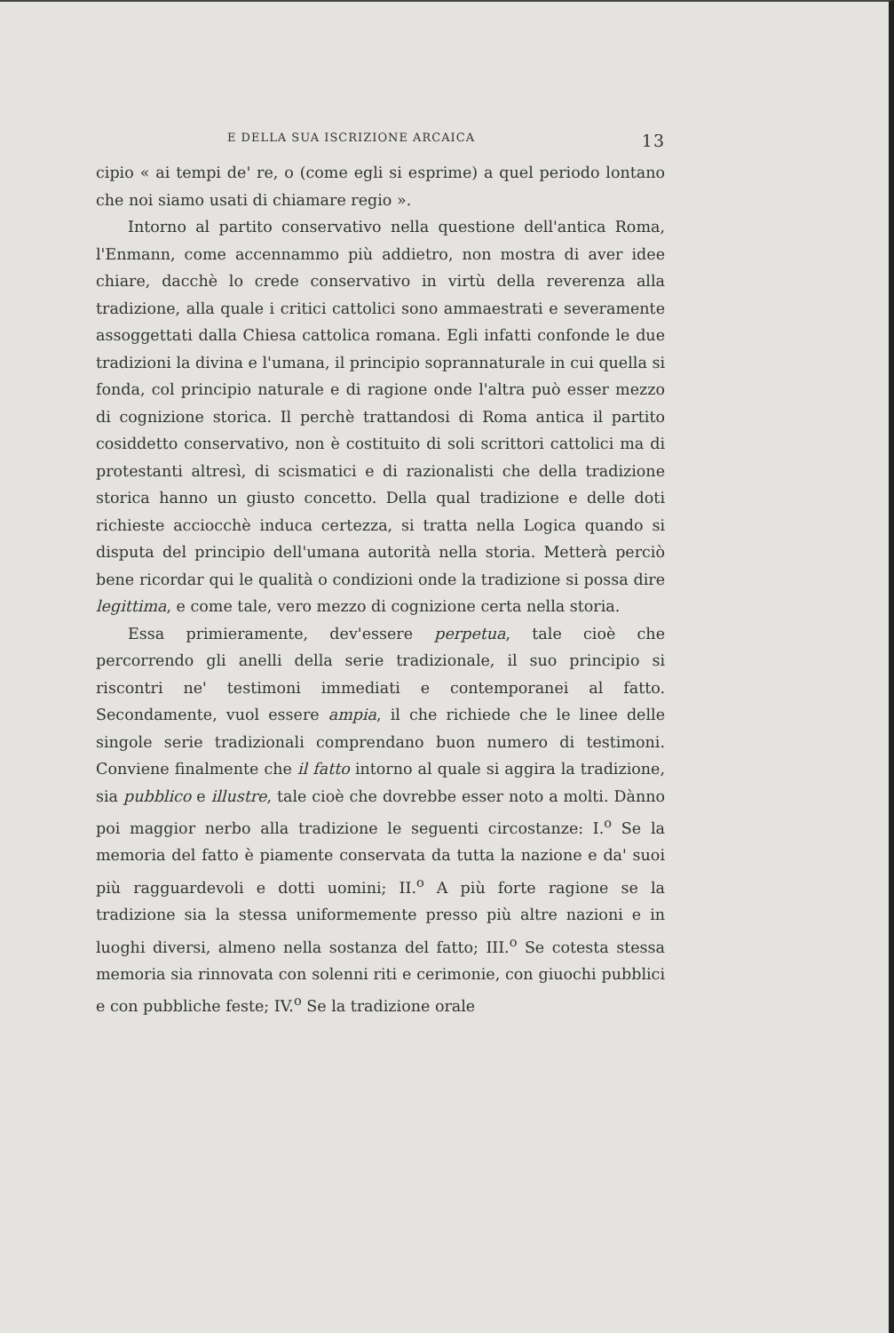E DELLA SUA ISCRIZIONE ARCAICA 13
cipio « ai tempi de' re, o (come egli si esprime) a quel periodo lontano che noi siamo usati di chiamare regio ».
Intorno al partito conservativo nella questione dell'antica Roma, l'Enmann, come accennammo più addietro, non mostra di aver idee chiare, dacchè lo crede conservativo in virtù della reverenza alla tradizione, alla quale i critici cattolici sono ammaestrati e severamente assoggettati dalla Chiesa cattolica romana. Egli infatti confonde le due tradizioni la divina e l'umana, il principio soprannaturale in cui quella si fonda, col principio naturale e di ragione onde l'altra può esser mezzo di cognizione storica. Il perchè trattandosi di Roma antica il partito cosiddetto conservativo, non è costituito di soli scrittori cattolici ma di protestanti altresì, di scismatici e di razionalisti che della tradizione storica hanno un giusto concetto. Della qual tradizione e delle doti richieste acciocchè induca certezza, si tratta nella Logica quando si disputa del principio dell'umana autorità nella storia. Metterà perciò bene ricordar qui le qualità o condizioni onde la tradizione si possa dire legittima, e come tale, vero mezzo di cognizione certa nella storia.
Essa primieramente, dev'essere perpetua, tale cioè che percorrendo gli anelli della serie tradizionale, il suo principio si riscontri ne' testimoni immediati e contemporanei al fatto. Secondamente, vuol essere ampia, il che richiede che le linee delle singole serie tradizionali comprendano buon numero di testimoni. Conviene finalmente che il fatto intorno al quale si aggira la tradizione, sia pubblico e illustre, tale cioè che dovrebbe esser noto a molti. Dànno poi maggior nerbo alla tradizione le seguenti circostanze: I.<sup>o</sup> Se la memoria del fatto è piamente conservata da tutta la nazione e da' suoi più ragguardevoli e dotti uomini; II.<sup>o</sup> A più forte ragione se la tradizione sia la stessa uniformemente presso più altre nazioni e in luoghi diversi, almeno nella sostanza del fatto; III.<sup>o</sup> Se cotesta stessa memoria sia rinnovata con solenni riti e cerimonie, con giuochi pubblici e con pubbliche feste; IV.<sup>o</sup> Se la tradizione orale